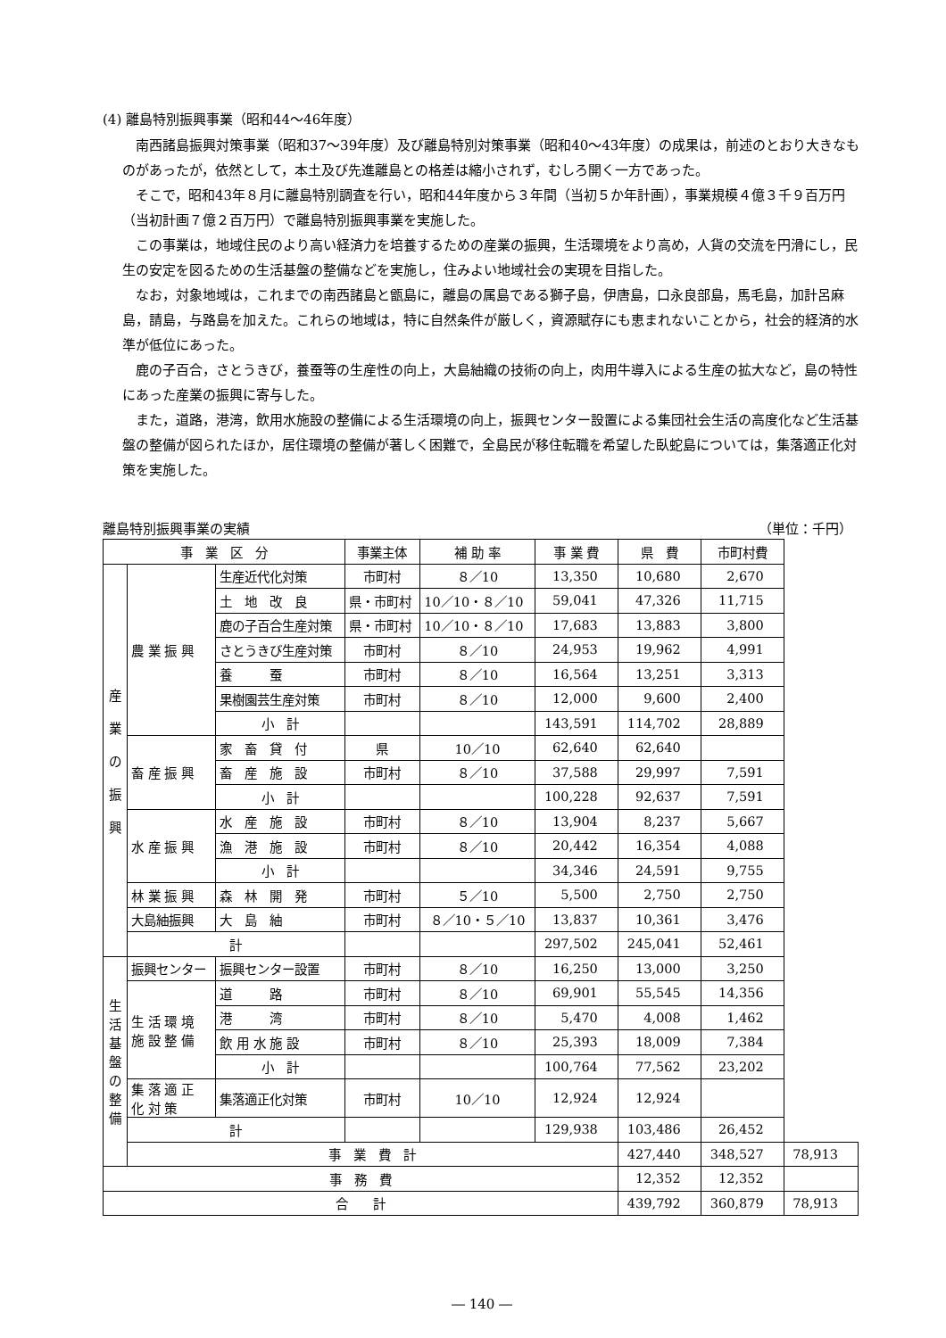(4) 離島特別振興事業（昭和44～46年度）
南西諸島振興対策事業（昭和37～39年度）及び離島特別対策事業（昭和40～43年度）の成果は，前述のとおり大きなものがあったが，依然として，本土及び先進離島との格差は縮小されず，むしろ開く一方であった。
そこで，昭和43年８月に離島特別調査を行い，昭和44年度から３年間（当初５か年計画），事業規模４億３千９百万円（当初計画７億２百万円）で離島特別振興事業を実施した。
この事業は，地域住民のより高い経済力を培養するための産業の振興，生活環境をより高め，人貨の交流を円滑にし，民生の安定を図るための生活基盤の整備などを実施し，住みよい地域社会の実現を目指した。
なお，対象地域は，これまでの南西諸島と甑島に，離島の属島である獅子島，伊唐島，口永良部島，馬毛島，加計呂麻島，請島，与路島を加えた。これらの地域は，特に自然条件が厳しく，資源賦存にも恵まれないことから，社会的経済的水準が低位にあった。
鹿の子百合，さとうきび，養蚕等の生産性の向上，大島紬織の技術の向上，肉用牛導入による生産の拡大など，島の特性にあった産業の振興に寄与した。
また，道路，港湾，飲用水施設の整備による生活環境の向上，振興センター設置による集団社会生活の高度化など生活基盤の整備が図られたほか，居住環境の整備が著しく困難で，全島民が移住転職を希望した臥蛇島については，集落適正化対策を実施した。
離島特別振興事業の実績 （単位：千円）
| 事 業 区 分 | | | 事業主体 | 補 助 率 | 事 業 費 | 県 費 | 市町村費 | |
| --- | --- | --- | --- | --- | --- | --- | --- | --- |
| 産 業 の 振 興 | 農 業 振 興 | 生産近代化対策 | 市町村 | ８／10 | 13,350 | 10,680 | 2,670 | |
| | | 土 地 改 良 | 県・市町村 | 10／10・８／10 | 59,041 | 47,326 | 11,715 | |
| | | 鹿の子百合生産対策 | 県・市町村 | 10／10・８／10 | 17,683 | 13,883 | 3,800 | |
| | | さとうきび生産対策 | 市町村 | ８／10 | 24,953 | 19,962 | 4,991 | |
| | | 養 蚕 | 市町村 | ８／10 | 16,564 | 13,251 | 3,313 | |
| | | 果樹園芸生産対策 | 市町村 | ８／10 | 12,000 | 9,600 | 2,400 | |
| | | 小 計 | | | 143,591 | 114,702 | 28,889 | |
| | 畜 産 振 興 | 家 畜 貸 付 | 県 | 10／10 | 62,640 | 62,640 | | |
| | | 畜 産 施 設 | 市町村 | ８／10 | 37,588 | 29,997 | 7,591 | |
| | | 小 計 | | | 100,228 | 92,637 | 7,591 | |
| | 水 産 振 興 | 水 産 施 設 | 市町村 | ８／10 | 13,904 | 8,237 | 5,667 | |
| | | 漁 港 施 設 | 市町村 | ８／10 | 20,442 | 16,354 | 4,088 | |
| | | 小 計 | | | 34,346 | 24,591 | 9,755 | |
| | 林 業 振 興 | 森 林 開 発 | 市町村 | ５／10 | 5,500 | 2,750 | 2,750 | |
| | 大島紬振興 | 大 島 紬 | 市町村 | ８／10・５／10 | 13,837 | 10,361 | 3,476 | |
| | 計 | | | | 297,502 | 245,041 | 52,461 | |
| 生 活 基 盤 の 整 備 | 振興センター | 振興センター設置 | 市町村 | ８／10 | 16,250 | 13,000 | 3,250 | |
| | 生 活 環 境 施 設 整 備 | 道 路 | 市町村 | ８／10 | 69,901 | 55,545 | 14,356 | |
| | | 港 湾 | 市町村 | ８／10 | 5,470 | 4,008 | 1,462 | |
| | | 飲 用 水 施 設 | 市町村 | ８／10 | 25,393 | 18,009 | 7,384 | |
| | | 小 計 | | | 100,764 | 77,562 | 23,202 | |
| | 集 落 適 正 化 対 策 | 集落適正化対策 | 市町村 | 10／10 | 12,924 | 12,924 | | |
| | 計 | | | | 129,938 | 103,486 | 26,452 | |
| | 事 業 費 計 | | | | | 427,440 | 348,527 | 78,913 |
| 事 務 費 | | | | | | 12,352 | 12,352 | |
| 合 計 | | | | | | 439,792 | 360,879 | 78,913 |
― 140 ―